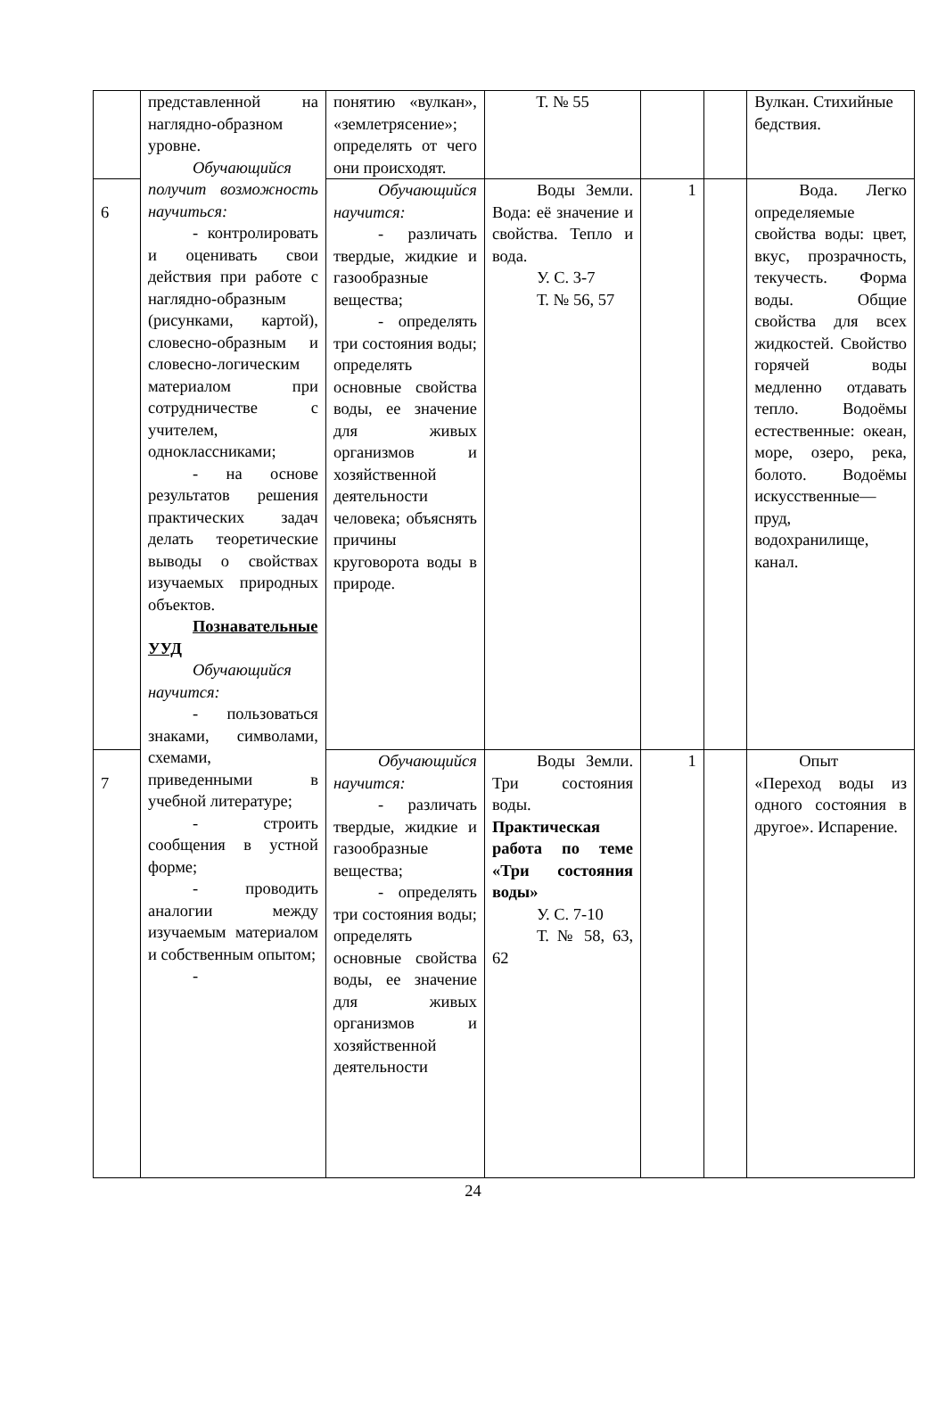| | представленной на наглядно-образном уровне. Обучающийся получит возможность научиться: - контролировать и оценивать свои действия при работе с наглядно-образным (рисунками, картой), словесно-образным и словесно-логическим материалом при сотрудничестве с учителем, одноклассниками; - на основе результатов решения практических задач делать теоретические выводы о свойствах изучаемых природных объектов. Познавательные УУД Обучающийся научится: - пользоваться знаками, символами, схемами, приведенными в учебной литературе; - строить сообщения в устной форме; - проводить аналогии между изучаемым материалом и собственным опытом; - | понятию «вулкан», «землетрясение»; определять от чего они происходят. | Т. № 55 | | | Вулкан. Стихийные бедствия. |
| 6 | | Обучающийся научится: - различать твердые, жидкие и газообразные вещества; - определять три состояния воды; определять основные свойства воды, ее значение для живых организмов и хозяйственной деятельности человека; объяснять причины круговорота воды в природе. | Воды Земли. Вода: её значение и свойства. Тепло и вода. У. С. 3-7 Т. № 56, 57 | 1 | | Вода. Легко определяемые свойства воды: цвет, вкус, прозрачность, текучесть. Форма воды. Общие свойства для всех жидкостей. Свойство горячей воды медленно отдавать тепло. Водоёмы естественные: океан, море, озеро, река, болото. Водоёмы искусственные— пруд, водохранилище, канал. |
| 7 | | Обучающийся научится: - различать твердые, жидкие и газообразные вещества; - определять три состояния воды; определять основные свойства воды, ее значение для живых организмов и хозяйственной деятельности | Воды Земли. Три состояния воды. Практическая работа по теме «Три состояния воды» У. С. 7-10 Т. № 58, 63, 62 | 1 | | Опыт «Переход воды из одного состояния в другое». Испарение. |
24